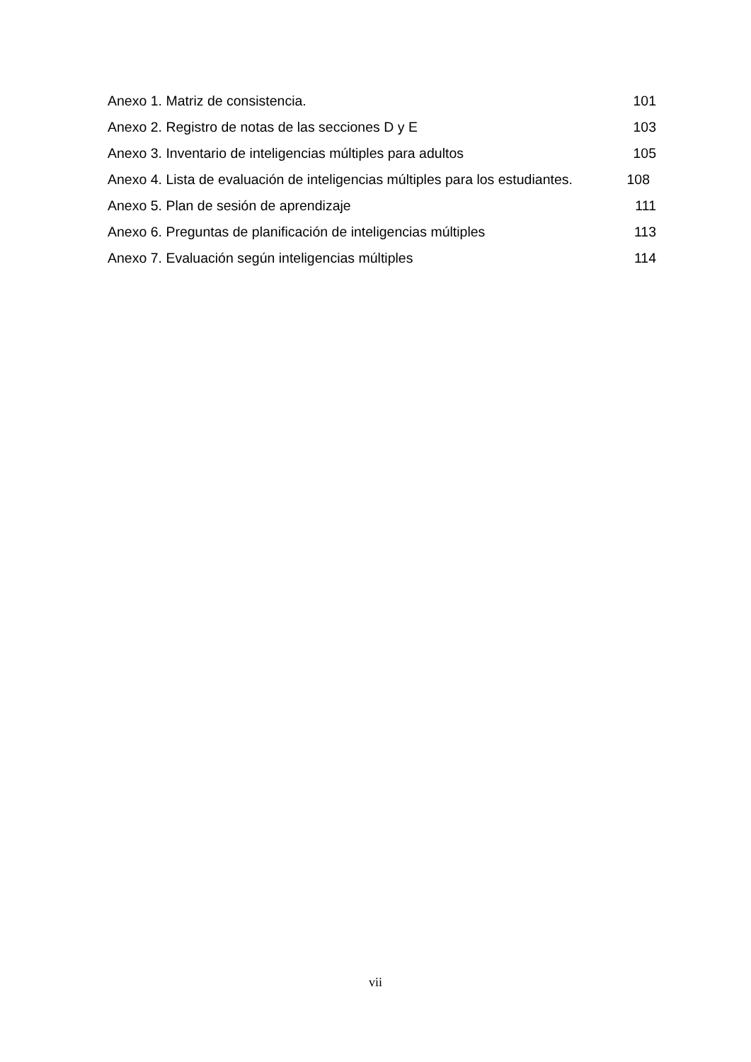Anexo 1. Matriz de consistencia. 101
Anexo 2. Registro de notas de las secciones D y E 103
Anexo 3. Inventario de inteligencias múltiples para adultos 105
Anexo 4. Lista de evaluación de inteligencias múltiples para los estudiantes. 108
Anexo 5. Plan de sesión de aprendizaje 111
Anexo 6. Preguntas de planificación de inteligencias múltiples 113
Anexo 7. Evaluación según inteligencias múltiples 114
vii